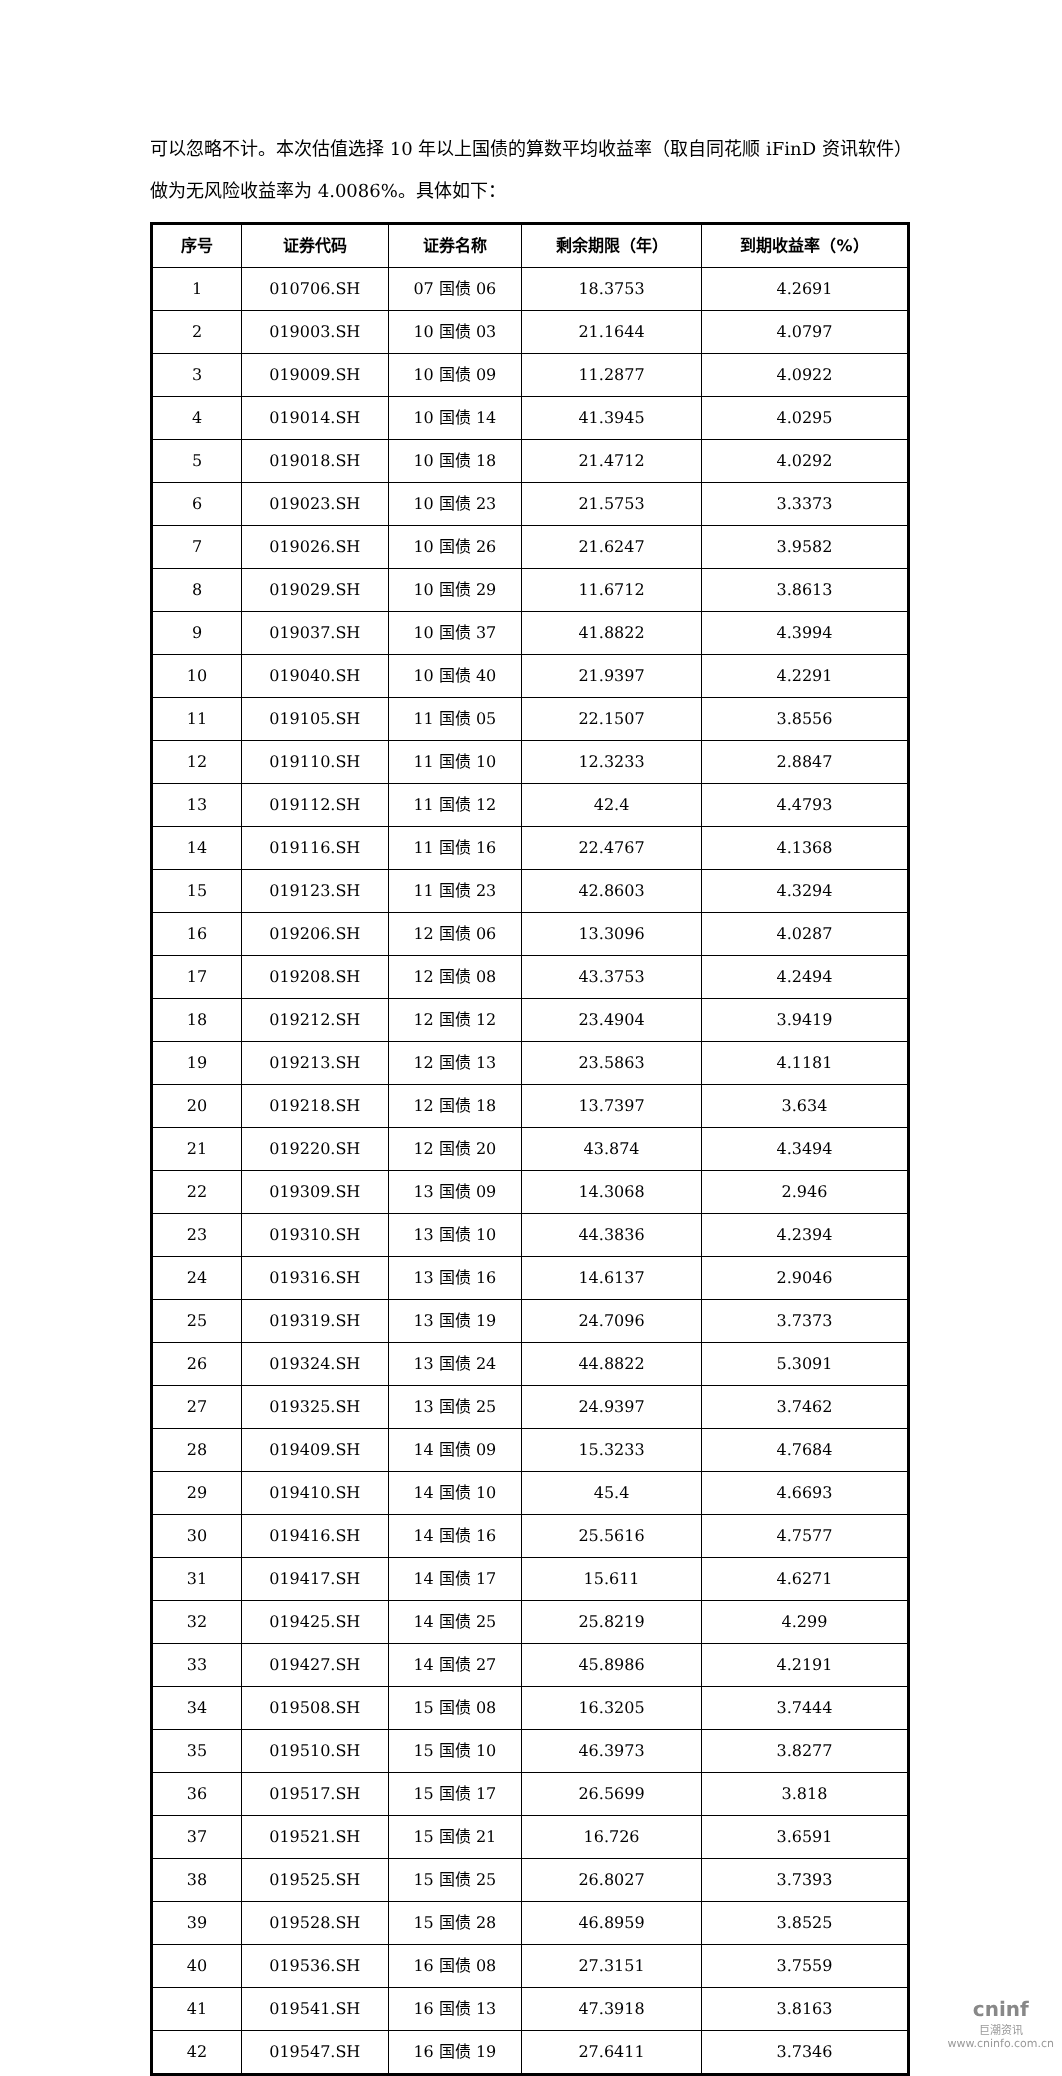可以忽略不计。本次估值选择 10 年以上国债的算数平均收益率（取自同花顺 iFinD 资讯软件）做为无风险收益率为 4.0086%。具体如下：
| 序号 | 证券代码 | 证券名称 | 剩余期限（年） | 到期收益率（%） |
| --- | --- | --- | --- | --- |
| 1 | 010706.SH | 07 国债 06 | 18.3753 | 4.2691 |
| 2 | 019003.SH | 10 国债 03 | 21.1644 | 4.0797 |
| 3 | 019009.SH | 10 国债 09 | 11.2877 | 4.0922 |
| 4 | 019014.SH | 10 国债 14 | 41.3945 | 4.0295 |
| 5 | 019018.SH | 10 国债 18 | 21.4712 | 4.0292 |
| 6 | 019023.SH | 10 国债 23 | 21.5753 | 3.3373 |
| 7 | 019026.SH | 10 国债 26 | 21.6247 | 3.9582 |
| 8 | 019029.SH | 10 国债 29 | 11.6712 | 3.8613 |
| 9 | 019037.SH | 10 国债 37 | 41.8822 | 4.3994 |
| 10 | 019040.SH | 10 国债 40 | 21.9397 | 4.2291 |
| 11 | 019105.SH | 11 国债 05 | 22.1507 | 3.8556 |
| 12 | 019110.SH | 11 国债 10 | 12.3233 | 2.8847 |
| 13 | 019112.SH | 11 国债 12 | 42.4 | 4.4793 |
| 14 | 019116.SH | 11 国债 16 | 22.4767 | 4.1368 |
| 15 | 019123.SH | 11 国债 23 | 42.8603 | 4.3294 |
| 16 | 019206.SH | 12 国债 06 | 13.3096 | 4.0287 |
| 17 | 019208.SH | 12 国债 08 | 43.3753 | 4.2494 |
| 18 | 019212.SH | 12 国债 12 | 23.4904 | 3.9419 |
| 19 | 019213.SH | 12 国债 13 | 23.5863 | 4.1181 |
| 20 | 019218.SH | 12 国债 18 | 13.7397 | 3.634 |
| 21 | 019220.SH | 12 国债 20 | 43.874 | 4.3494 |
| 22 | 019309.SH | 13 国债 09 | 14.3068 | 2.946 |
| 23 | 019310.SH | 13 国债 10 | 44.3836 | 4.2394 |
| 24 | 019316.SH | 13 国债 16 | 14.6137 | 2.9046 |
| 25 | 019319.SH | 13 国债 19 | 24.7096 | 3.7373 |
| 26 | 019324.SH | 13 国债 24 | 44.8822 | 5.3091 |
| 27 | 019325.SH | 13 国债 25 | 24.9397 | 3.7462 |
| 28 | 019409.SH | 14 国债 09 | 15.3233 | 4.7684 |
| 29 | 019410.SH | 14 国债 10 | 45.4 | 4.6693 |
| 30 | 019416.SH | 14 国债 16 | 25.5616 | 4.7577 |
| 31 | 019417.SH | 14 国债 17 | 15.611 | 4.6271 |
| 32 | 019425.SH | 14 国债 25 | 25.8219 | 4.299 |
| 33 | 019427.SH | 14 国债 27 | 45.8986 | 4.2191 |
| 34 | 019508.SH | 15 国债 08 | 16.3205 | 3.7444 |
| 35 | 019510.SH | 15 国债 10 | 46.3973 | 3.8277 |
| 36 | 019517.SH | 15 国债 17 | 26.5699 | 3.818 |
| 37 | 019521.SH | 15 国债 21 | 16.726 | 3.6591 |
| 38 | 019525.SH | 15 国债 25 | 26.8027 | 3.7393 |
| 39 | 019528.SH | 15 国债 28 | 46.8959 | 3.8525 |
| 40 | 019536.SH | 16 国债 08 | 27.3151 | 3.7559 |
| 41 | 019541.SH | 16 国债 13 | 47.3918 | 3.8163 |
| 42 | 019547.SH | 16 国债 19 | 27.6411 | 3.7346 |
cninf
巨潮资讯
www.cninfo.com.cn